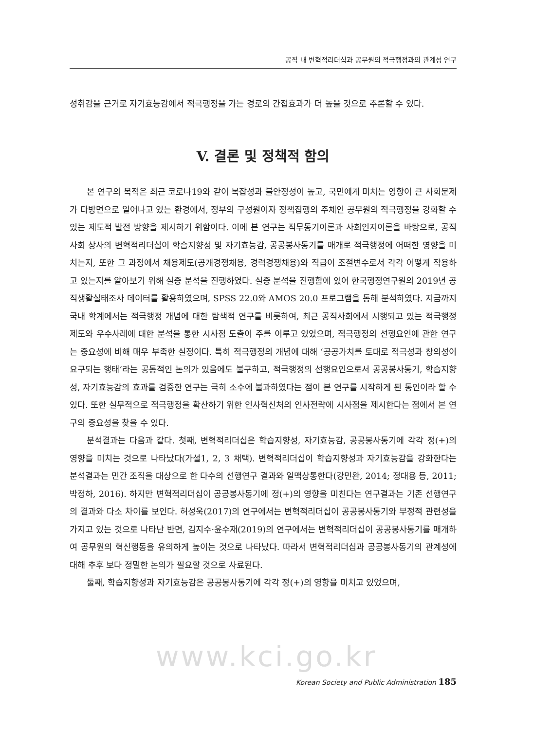공직 내 변혁적리더십과 공무원의 적극행정과의 관계성 연구
성취감을 근거로 자기효능감에서 적극행정을 가는 경로의 간접효과가 더 높을 것으로 추론할 수 있다.
V. 결론 및 정책적 함의
본 연구의 목적은 최근 코로나19와 같이 복잡성과 불안정성이 높고, 국민에게 미치는 영향이 큰 사회문제가 다방면으로 일어나고 있는 환경에서, 정부의 구성원이자 정책집행의 주체인 공무원의 적극행정을 강화할 수 있는 제도적 발전 방향을 제시하기 위함이다. 이에 본 연구는 직무동기이론과 사회인지이론을 바탕으로, 공직사회 상사의 변혁적리더십이 학습지향성 및 자기효능감, 공공봉사동기를 매개로 적극행정에 어떠한 영향을 미치는지, 또한 그 과정에서 채용제도(공개경쟁채용, 경력경쟁채용)와 직급이 조절변수로서 각각 어떻게 작용하고 있는지를 알아보기 위해 실증 분석을 진행하였다. 실증 분석을 진행함에 있어 한국행정연구원의 2019년 공직생활실태조사 데이터를 활용하였으며, SPSS 22.0와 AMOS 20.0 프로그램을 통해 분석하였다. 지금까지 국내 학계에서는 적극행정 개념에 대한 탐색적 연구를 비롯하여, 최근 공직사회에서 시행되고 있는 적극행정 제도와 우수사례에 대한 분석을 통한 시사점 도출이 주를 이루고 있었으며, 적극행정의 선행요인에 관한 연구는 중요성에 비해 매우 부족한 실정이다. 특히 적극행정의 개념에 대해 ‘공공가치를 토대로 적극성과 창의성이 요구되는 행태’라는 공통적인 논의가 있음에도 불구하고, 적극행정의 선행요인으로서 공공봉사동기, 학습지향성, 자기효능감의 효과를 검증한 연구는 극히 소수에 불과하였다는 점이 본 연구를 시작하게 된 동인이라 할 수 있다. 또한 실무적으로 적극행정을 확산하기 위한 인사혁신처의 인사전략에 시사점을 제시한다는 점에서 본 연구의 중요성을 찾을 수 있다.
분석결과는 다음과 같다. 첫째, 변혁적리더십은 학습지향성, 자기효능감, 공공봉사동기에 각각 정(+)의 영향을 미치는 것으로 나타났다(가설1, 2, 3 채택). 변혁적리더십이 학습지향성과 자기효능감을 강화한다는 분석결과는 민간 조직을 대상으로 한 다수의 선행연구 결과와 일맥상통한다(강민완, 2014; 정대용 등, 2011; 박정하, 2016). 하지만 변혁적리더십이 공공봉사동기에 정(+)의 영향을 미친다는 연구결과는 기존 선행연구의 결과와 다소 차이를 보인다. 허성욱(2017)의 연구에서는 변혁적리더십이 공공봉사동기와 부정적 관련성을 가지고 있는 것으로 나타난 반면, 김지수·윤수재(2019)의 연구에서는 변혁적리더십이 공공봉사동기를 매개하여 공무원의 혁신행동을 유의하게 높이는 것으로 나타났다. 따라서 변혁적리더십과 공공봉사동기의 관계성에 대해 추후 보다 정밀한 논의가 필요할 것으로 사료된다.
둘째, 학습지향성과 자기효능감은 공공봉사동기에 각각 정(+)의 영향을 미치고 있었으며,
www.kci.go.kr
Korean Society and Public Administration 185